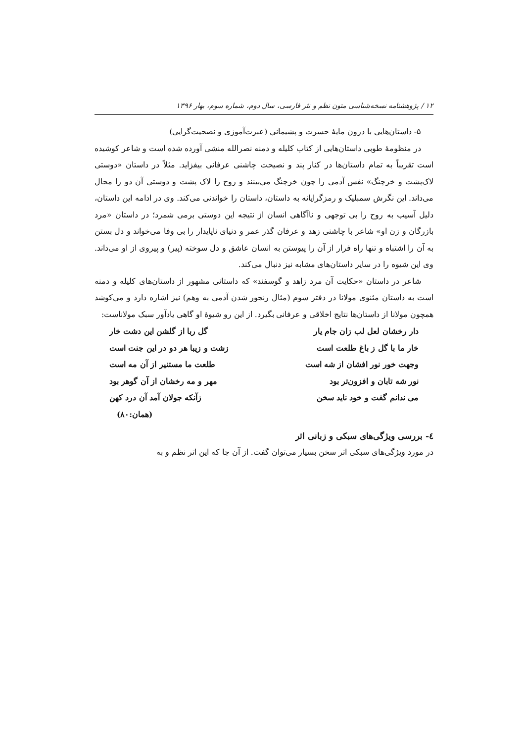۱۲ / پژوهشنامه نسخه‌شناسی متون نظم و نثر فارسی، سال دوم، شماره سوم، بهار ۱۳۹۶
۵- داستان‌هایی با درون مایهٔ حسرت و پشیمانی (عبرت‌آموزی و نصحیت‌گرایی)
در منظومهٔ طوبی داستان‌هایی از کتاب کلیله و دمنه نصرالله منشی آورده شده است و شاعر کوشیده است تقریباً به تمام داستان‌ها در کنار پند و نصیحت چاشنی عرفانی بیفزاید. مثلاً در داستان «دوستی لاک‌پشت و خرچنگ» نفس آدمی را چون خرچنگ می‌بینند و روح را لاک پشت و دوستی آن دو را محال می‌داند. این نگرش سمبلیک و رمزگرایانه به داستان، داستان را خواندنی می‌کند. وی در ادامه این داستان، دلیل آسیب به روح را بی توجهی و ناآگاهی انسان از نتیجه این دوستی برمی شمرد؛ در داستان «مرد بازرگان و زن او» شاعر با چاشنی زهد و عرفان گذر عمر و دنیای ناپایدار را بی وفا می‌خواند و دل بستن به آن را اشتباه و تنها راه فرار از آن را پیوستن به انسان عاشق و دل سوخته (پیر) و پیروی از او می‌داند. وی این شیوه را در سایر داستان‌های مشابه نیز دنبال می‌کند.
شاعر در داستان «حکایت آن مرد زاهد و گوسفند» که داستانی مشهور از داستان‌های کلیله و دمنه است به داستان مثنوی مولانا در دفتر سوم (مثال رنجور شدن آدمی به وهم) نیز اشاره دارد و می‌کوشد همچون مولانا از داستان‌ها نتایج اخلاقی و عرفانی بگیرد. از این رو شیوهٔ او گاهی یادآور سبک مولاناست:
دار رخشان لعل لب زان جام یار گل ربا از گلشن این دشت خار
خار ما با گل ز باغ طلعت است زشت و زیبا هر دو در این جنت است
وجهت خور نور افشان از شه است طلعت ما مستنیر از آن مه است
نور شه تابان و افزون‌تر بود مهر و مه رخشان از آن گوهر بود
می ندانم گفت و خود ناید سخن زآنکه جولان آمد آن درد کهن
(همان:۸۰)
٤- بررسی ویژگی‌های سبکی و زبانی اثر
در مورد ویژگی‌های سبکی اثر سخن بسیار می‌توان گفت. از آن جا که این اثر نظم و به